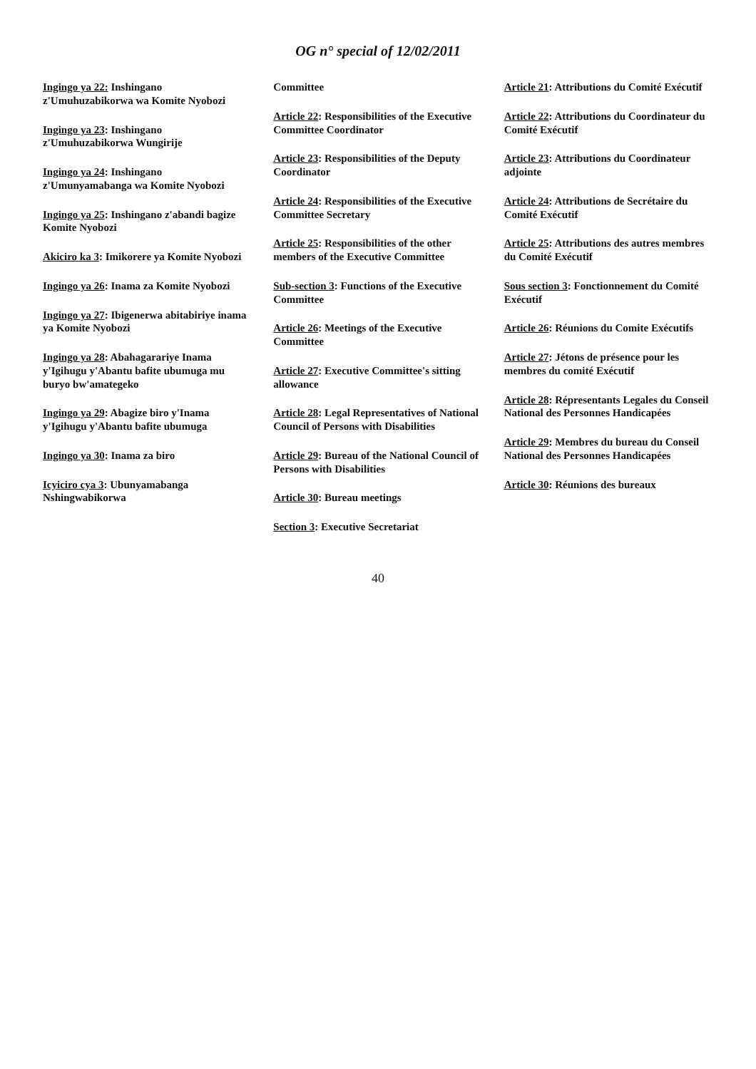OG n° special of 12/02/2011
Ingingo ya 22: Inshingano z'Umuhuzabikorwa wa Komite Nyobozi
Ingingo ya 23: Inshingano z'Umuhuzabikorwa Wungirije
Ingingo ya 24: Inshingano z'Umunyamabanga wa Komite Nyobozi
Ingingo ya 25: Inshingano z'abandi bagize Komite Nyobozi
Akiciro ka 3: Imikorere ya Komite Nyobozi
Ingingo ya 26: Inama za Komite Nyobozi
Ingingo ya 27: Ibigenerwa abitabiriye inama ya Komite Nyobozi
Ingingo ya 28: Abahagarariye Inama y'Igihugu y'Abantu bafite ubumuga mu buryo bw'amategeko
Ingingo ya 29: Abagize biro y'Inama y'Igihugu y'Abantu bafite ubumuga
Ingingo ya 30: Inama za biro
Icyiciro cya 3: Ubunyamabanga Nshingwabikorwa
Committee
Article 22: Responsibilities of the Executive Committee Coordinator
Article 23: Responsibilities of the Deputy Coordinator
Article 24: Responsibilities of the Executive Committee Secretary
Article 25: Responsibilities of the other members of the Executive Committee
Sub-section 3: Functions of the Executive Committee
Article 26: Meetings of the Executive Committee
Article 27: Executive Committee's sitting allowance
Article 28: Legal Representatives of National Council of Persons with Disabilities
Article 29: Bureau of the National Council of Persons with Disabilities
Article 30: Bureau meetings
Section 3: Executive Secretariat
Article 21: Attributions du Comité Exécutif
Article 22: Attributions du Coordinateur du Comité Exécutif
Article 23: Attributions du Coordinateur adjointe
Article 24: Attributions de Secrétaire du Comité Exécutif
Article 25: Attributions des autres membres du Comité Exécutif
Sous section 3: Fonctionnement du Comité Exécutif
Article 26: Réunions du Comite Exécutifs
Article 27: Jétons de présence pour les membres du comité Exécutif
Article 28: Répresentants Legales du Conseil National des Personnes Handicapées
Article 29: Membres du bureau du Conseil National des Personnes Handicapées
Article 30: Réunions des bureaux
40